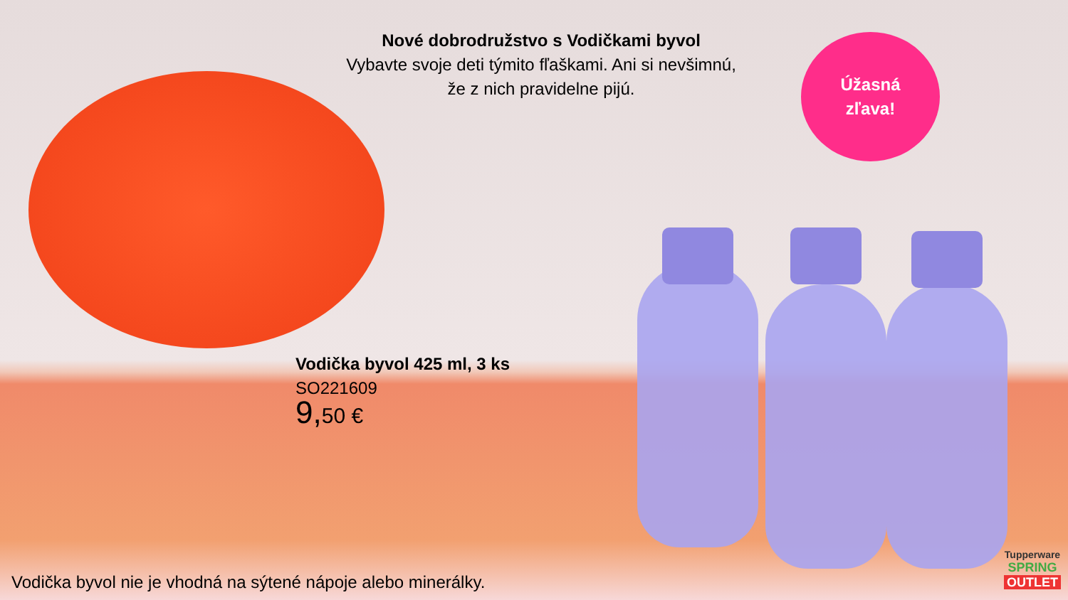Nové dobrodružstvo s Vodičkami byvol
Vybavte svoje deti týmito fľaškami. Ani si nevšimnú,
že z nich pravidelne pijú.
Úžasná
zľava!
Vodička byvol 425 ml, 3 ks
SO221609
9, 50 €
Vodička byvol nie je vhodná na sýtené nápoje alebo minerálky.
Tupperware
SPRING
OUTLET